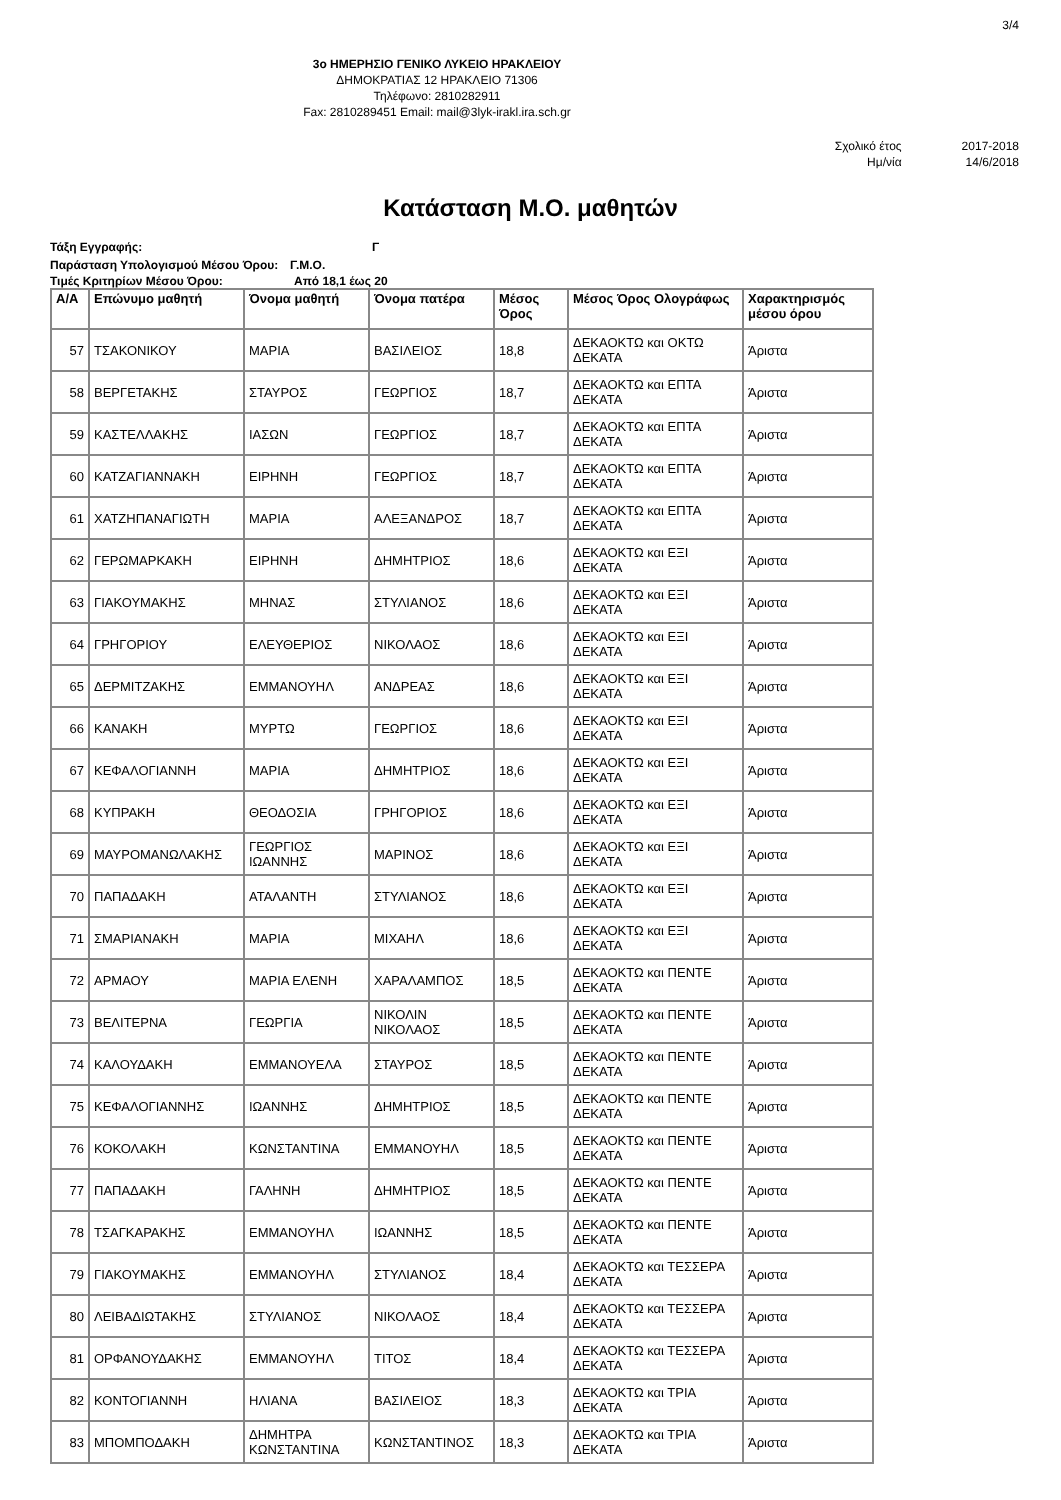3/4
3ο ΗΜΕΡΗΣΙΟ ΓΕΝΙΚΟ ΛΥΚΕΙΟ ΗΡΑΚΛΕΙΟΥ
ΔΗΜΟΚΡΑΤΙΑΣ 12 ΗΡΑΚΛΕΙΟ 71306
Τηλέφωνο: 2810282911
Fax: 2810289451 Email: mail@3lyk-irakl.ira.sch.gr
Σχολικό έτος
Ημ/νία
2017-2018
14/6/2018
Κατάσταση Μ.Ο. μαθητών
Τάξη Εγγραφής: Γ
Παράσταση Υπολογισμού Μέσου Όρου: Γ.Μ.Ο.
Τιμές Κριτηρίων Μέσου Όρου: Από 18,1 έως 20
| Α/Α | Επώνυμο μαθητή | Όνομα μαθητή | Όνομα πατέρα | Μέσος Όρος | Μέσος Όρος Ολογράφως | Χαρακτηρισμός μέσου όρου |
| --- | --- | --- | --- | --- | --- | --- |
| 57 | ΤΣΑΚΟΝΙΚΟΥ | ΜΑΡΙΑ | ΒΑΣΙΛΕΙΟΣ | 18,8 | ΔΕΚΑΟΚΤΩ και ΟΚΤΩ ΔΕΚΑΤΑ | Άριστα |
| 58 | ΒΕΡΓΕΤΑΚΗΣ | ΣΤΑΥΡΟΣ | ΓΕΩΡΓΙΟΣ | 18,7 | ΔΕΚΑΟΚΤΩ και ΕΠΤΑ ΔΕΚΑΤΑ | Άριστα |
| 59 | ΚΑΣΤΕΛΛΑΚΗΣ | ΙΑΣΩΝ | ΓΕΩΡΓΙΟΣ | 18,7 | ΔΕΚΑΟΚΤΩ και ΕΠΤΑ ΔΕΚΑΤΑ | Άριστα |
| 60 | ΚΑΤΖΑΓΙΑΝΝΑΚΗ | ΕΙΡΗΝΗ | ΓΕΩΡΓΙΟΣ | 18,7 | ΔΕΚΑΟΚΤΩ και ΕΠΤΑ ΔΕΚΑΤΑ | Άριστα |
| 61 | ΧΑΤΖΗΠΑΝΑΓΙΩΤΗ | ΜΑΡΙΑ | ΑΛΕΞΑΝΔΡΟΣ | 18,7 | ΔΕΚΑΟΚΤΩ και ΕΠΤΑ ΔΕΚΑΤΑ | Άριστα |
| 62 | ΓΕΡΩΜΑΡΚΑΚΗ | ΕΙΡΗΝΗ | ΔΗΜΗΤΡΙΟΣ | 18,6 | ΔΕΚΑΟΚΤΩ και ΕΞΙ ΔΕΚΑΤΑ | Άριστα |
| 63 | ΓΙΑΚΟΥΜΑΚΗΣ | ΜΗΝΑΣ | ΣΤΥΛΙΑΝΟΣ | 18,6 | ΔΕΚΑΟΚΤΩ και ΕΞΙ ΔΕΚΑΤΑ | Άριστα |
| 64 | ΓΡΗΓΟΡΙΟΥ | ΕΛΕΥΘΕΡΙΟΣ | ΝΙΚΟΛΑΟΣ | 18,6 | ΔΕΚΑΟΚΤΩ και ΕΞΙ ΔΕΚΑΤΑ | Άριστα |
| 65 | ΔΕΡΜΙΤΖΑΚΗΣ | ΕΜΜΑΝΟΥΗΛ | ΑΝΔΡΕΑΣ | 18,6 | ΔΕΚΑΟΚΤΩ και ΕΞΙ ΔΕΚΑΤΑ | Άριστα |
| 66 | ΚΑΝΑΚΗ | ΜΥΡΤΩ | ΓΕΩΡΓΙΟΣ | 18,6 | ΔΕΚΑΟΚΤΩ και ΕΞΙ ΔΕΚΑΤΑ | Άριστα |
| 67 | ΚΕΦΑΛΟΓΙΑΝΝΗ | ΜΑΡΙΑ | ΔΗΜΗΤΡΙΟΣ | 18,6 | ΔΕΚΑΟΚΤΩ και ΕΞΙ ΔΕΚΑΤΑ | Άριστα |
| 68 | ΚΥΠΡΑΚΗ | ΘΕΟΔΟΣΙΑ | ΓΡΗΓΟΡΙΟΣ | 18,6 | ΔΕΚΑΟΚΤΩ και ΕΞΙ ΔΕΚΑΤΑ | Άριστα |
| 69 | ΜΑΥΡΟΜΑΝΩΛΑΚΗΣ | ΓΕΩΡΓΙΟΣ ΙΩΑΝΝΗΣ | ΜΑΡΙΝΟΣ | 18,6 | ΔΕΚΑΟΚΤΩ και ΕΞΙ ΔΕΚΑΤΑ | Άριστα |
| 70 | ΠΑΠΑΔΑΚΗ | ΑΤΑΛΑΝΤΗ | ΣΤΥΛΙΑΝΟΣ | 18,6 | ΔΕΚΑΟΚΤΩ και ΕΞΙ ΔΕΚΑΤΑ | Άριστα |
| 71 | ΣΜΑΡΙΑΝΑΚΗ | ΜΑΡΙΑ | ΜΙΧΑΗΛ | 18,6 | ΔΕΚΑΟΚΤΩ και ΕΞΙ ΔΕΚΑΤΑ | Άριστα |
| 72 | ΑΡΜΑΟΥ | ΜΑΡΙΑ ΕΛΕΝΗ | ΧΑΡΑΛΑΜΠΟΣ | 18,5 | ΔΕΚΑΟΚΤΩ και ΠΕΝΤΕ ΔΕΚΑΤΑ | Άριστα |
| 73 | ΒΕΛΙΤΕΡΝΑ | ΓΕΩΡΓΙΑ | ΝΙΚΟΛΙΝ ΝΙΚΟΛΑΟΣ | 18,5 | ΔΕΚΑΟΚΤΩ και ΠΕΝΤΕ ΔΕΚΑΤΑ | Άριστα |
| 74 | ΚΑΛΟΥΔΑΚΗ | ΕΜΜΑΝΟΥΕΛΑ | ΣΤΑΥΡΟΣ | 18,5 | ΔΕΚΑΟΚΤΩ και ΠΕΝΤΕ ΔΕΚΑΤΑ | Άριστα |
| 75 | ΚΕΦΑΛΟΓΙΑΝΝΗΣ | ΙΩΑΝΝΗΣ | ΔΗΜΗΤΡΙΟΣ | 18,5 | ΔΕΚΑΟΚΤΩ και ΠΕΝΤΕ ΔΕΚΑΤΑ | Άριστα |
| 76 | ΚΟΚΟΛΑΚΗ | ΚΩΝΣΤΑΝΤΙΝΑ | ΕΜΜΑΝΟΥΗΛ | 18,5 | ΔΕΚΑΟΚΤΩ και ΠΕΝΤΕ ΔΕΚΑΤΑ | Άριστα |
| 77 | ΠΑΠΑΔΑΚΗ | ΓΑΛΗΝΗ | ΔΗΜΗΤΡΙΟΣ | 18,5 | ΔΕΚΑΟΚΤΩ και ΠΕΝΤΕ ΔΕΚΑΤΑ | Άριστα |
| 78 | ΤΣΑΓΚΑΡΑΚΗΣ | ΕΜΜΑΝΟΥΗΛ | ΙΩΑΝΝΗΣ | 18,5 | ΔΕΚΑΟΚΤΩ και ΠΕΝΤΕ ΔΕΚΑΤΑ | Άριστα |
| 79 | ΓΙΑΚΟΥΜΑΚΗΣ | ΕΜΜΑΝΟΥΗΛ | ΣΤΥΛΙΑΝΟΣ | 18,4 | ΔΕΚΑΟΚΤΩ και ΤΕΣΣΕΡΑ ΔΕΚΑΤΑ | Άριστα |
| 80 | ΛΕΙΒΑΔΙΩΤΑΚΗΣ | ΣΤΥΛΙΑΝΟΣ | ΝΙΚΟΛΑΟΣ | 18,4 | ΔΕΚΑΟΚΤΩ και ΤΕΣΣΕΡΑ ΔΕΚΑΤΑ | Άριστα |
| 81 | ΟΡΦΑΝΟΥΔΑΚΗΣ | ΕΜΜΑΝΟΥΗΛ | ΤΙΤΟΣ | 18,4 | ΔΕΚΑΟΚΤΩ και ΤΕΣΣΕΡΑ ΔΕΚΑΤΑ | Άριστα |
| 82 | ΚΟΝΤΟΓΙΑΝΝΗ | ΗΛΙΑΝΑ | ΒΑΣΙΛΕΙΟΣ | 18,3 | ΔΕΚΑΟΚΤΩ και ΤΡΙΑ ΔΕΚΑΤΑ | Άριστα |
| 83 | ΜΠΟΜΠΟΔΑΚΗ | ΔΗΜΗΤΡΑ ΚΩΝΣΤΑΝΤΙΝΑ | ΚΩΝΣΤΑΝΤΙΝΟΣ | 18,3 | ΔΕΚΑΟΚΤΩ και ΤΡΙΑ ΔΕΚΑΤΑ | Άριστα |